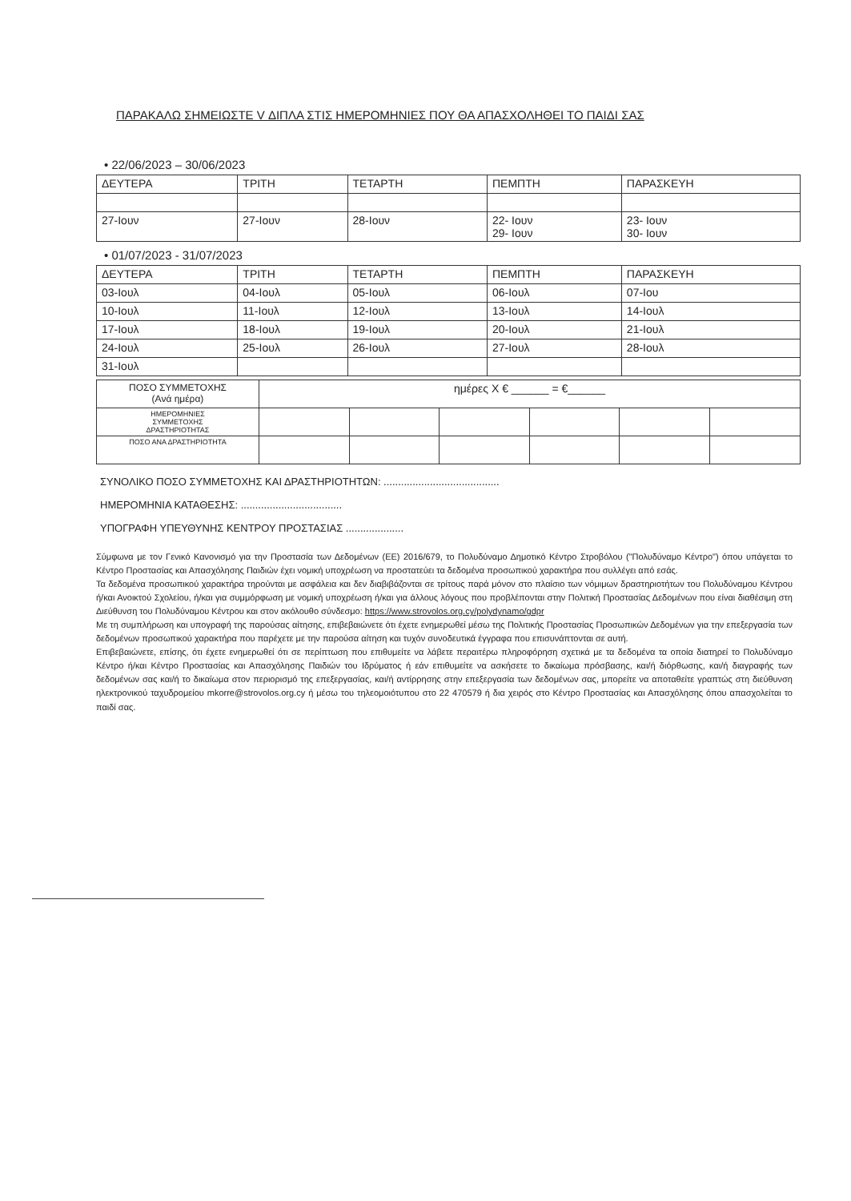ΠΑΡΑΚΑΛΩ ΣΗΜΕΙΩΣΤΕ V ΔΙΠΛΑ ΣΤΙΣ ΗΜΕΡΟΜΗΝΙΕΣ ΠΟΥ ΘΑ ΑΠΑΣΧΟΛΗΘΕΙ ΤΟ ΠΑΙΔΙ ΣΑΣ
• 22/06/2023 – 30/06/2023
| ΔΕΥΤΕΡΑ | ΤΡΙΤΗ | ΤΕΤΑΡΤΗ | ΠΕΜΠΤΗ | ΠΑΡΑΣΚΕΥΗ |
| 27-Ιουν | 27-Ιουν | 28-Ιουν | 22- Ιουν 29- Ιουν | 23- Ιουν 30- Ιουν |
• 01/07/2023 - 31/07/2023
| ΔΕΥΤΕΡΑ | ΤΡΙΤΗ | ΤΕΤΑΡΤΗ | ΠΕΜΠΤΗ | ΠΑΡΑΣΚΕΥΗ |
| 03-Ιουλ | 04-Ιουλ | 05-Ιουλ | 06-Ιουλ | 07-Ιου |
| 10-Ιουλ | 11-Ιουλ | 12-Ιουλ | 13-Ιουλ | 14-Ιουλ |
| 17-Ιουλ | 18-Ιουλ | 19-Ιουλ | 20-Ιουλ | 21-Ιουλ |
| 24-Ιουλ | 25-Ιουλ | 26-Ιουλ | 27-Ιουλ | 28-Ιουλ |
| 31-Ιουλ | | | | |
| ΠΟΣΟ ΣΥΜΜΕΤΟΧΗΣ (Ανά ημέρα) | ημέρες Χ € ______ = €______ | | | | | |
| ΗΜΕΡΟΜΗΝΙΕΣ ΣΥΜΜΕΤΟΧΗΣ ΔΡΑΣΤΗΡΙΟΤΗΤΑΣ | | | | | | |
| ΠΟΣΟ ΑΝΑ ΔΡΑΣΤΗΡΙΟΤΗΤΑ | | | | | | |
ΣΥΝΟΛΙΚΟ ΠΟΣΟ ΣΥΜΜΕΤΟΧΗΣ ΚΑΙ ΔΡΑΣΤΗΡΙΟΤΗΤΩΝ: ........................................
ΗΜΕΡΟΜΗΝΙΑ ΚΑΤΑΘΕΣΗΣ: ...................................
ΥΠΟΓΡΑΦΗ ΥΠΕΥΘΥΝΗΣ ΚΕΝΤΡΟΥ ΠΡΟΣΤΑΣΙΑΣ ....................
Σύμφωνα με τον Γενικό Κανονισμό για την Προστασία των Δεδομένων (ΕΕ) 2016/679, το Πολυδύναμο Δημοτικό Κέντρο Στροβόλου ("Πολυδύναμο Κέντρο") όπου υπάγεται το Κέντρο Προστασίας και Απασχόλησης Παιδιών έχει νομική υποχρέωση να προστατεύει τα δεδομένα προσωπικού χαρακτήρα που συλλέγει από εσάς.
Τα δεδομένα προσωπικού χαρακτήρα τηρούνται με ασφάλεια και δεν διαβιβάζονται σε τρίτους παρά μόνον στο πλαίσιο των νόμιμων δραστηριοτήτων του Πολυδύναμου Κέντρου ή/και Ανοικτού Σχολείου, ή/και για συμμόρφωση με νομική υποχρέωση ή/και για άλλους λόγους που προβλέπονται στην Πολιτική Προστασίας Δεδομένων που είναι διαθέσιμη στη Διεύθυνση του Πολυδύναμου Κέντρου και στον ακόλουθο σύνδεσμο: https://www.strovolos.org.cy/polydynamo/gdpr
Με τη συμπλήρωση και υπογραφή της παρούσας αίτησης, επιβεβαιώνετε ότι έχετε ενημερωθεί μέσω της Πολιτικής Προστασίας Προσωπικών Δεδομένων για την επεξεργασία των δεδομένων προσωπικού χαρακτήρα που παρέχετε με την παρούσα αίτηση και τυχόν συνοδευτικά έγγραφα που επισυνάπτονται σε αυτή.
Επιβεβαιώνετε, επίσης, ότι έχετε ενημερωθεί ότι σε περίπτωση που επιθυμείτε να λάβετε περαιτέρω πληροφόρηση σχετικά με τα δεδομένα τα οποία διατηρεί το Πολυδύναμο Κέντρο ή/και Κέντρο Προστασίας και Απασχόλησης Παιδιών του Ιδρύματος ή εάν επιθυμείτε να ασκήσετε το δικαίωμα πρόσβασης, και/ή διόρθωσης, και/ή διαγραφής των δεδομένων σας και/ή το δικαίωμα στον περιορισμό της επεξεργασίας, και/ή αντίρρησης στην επεξεργασία των δεδομένων σας, μπορείτε να αποταθείτε γραπτώς στη διεύθυνση ηλεκτρονικού ταχυδρομείου mkorre@strovolos.org.cy ή μέσω του τηλεομοιότυπου στο 22 470579 ή δια χειρός στο Κέντρο Προστασίας και Απασχόλησης όπου απασχολείται το παιδί σας.